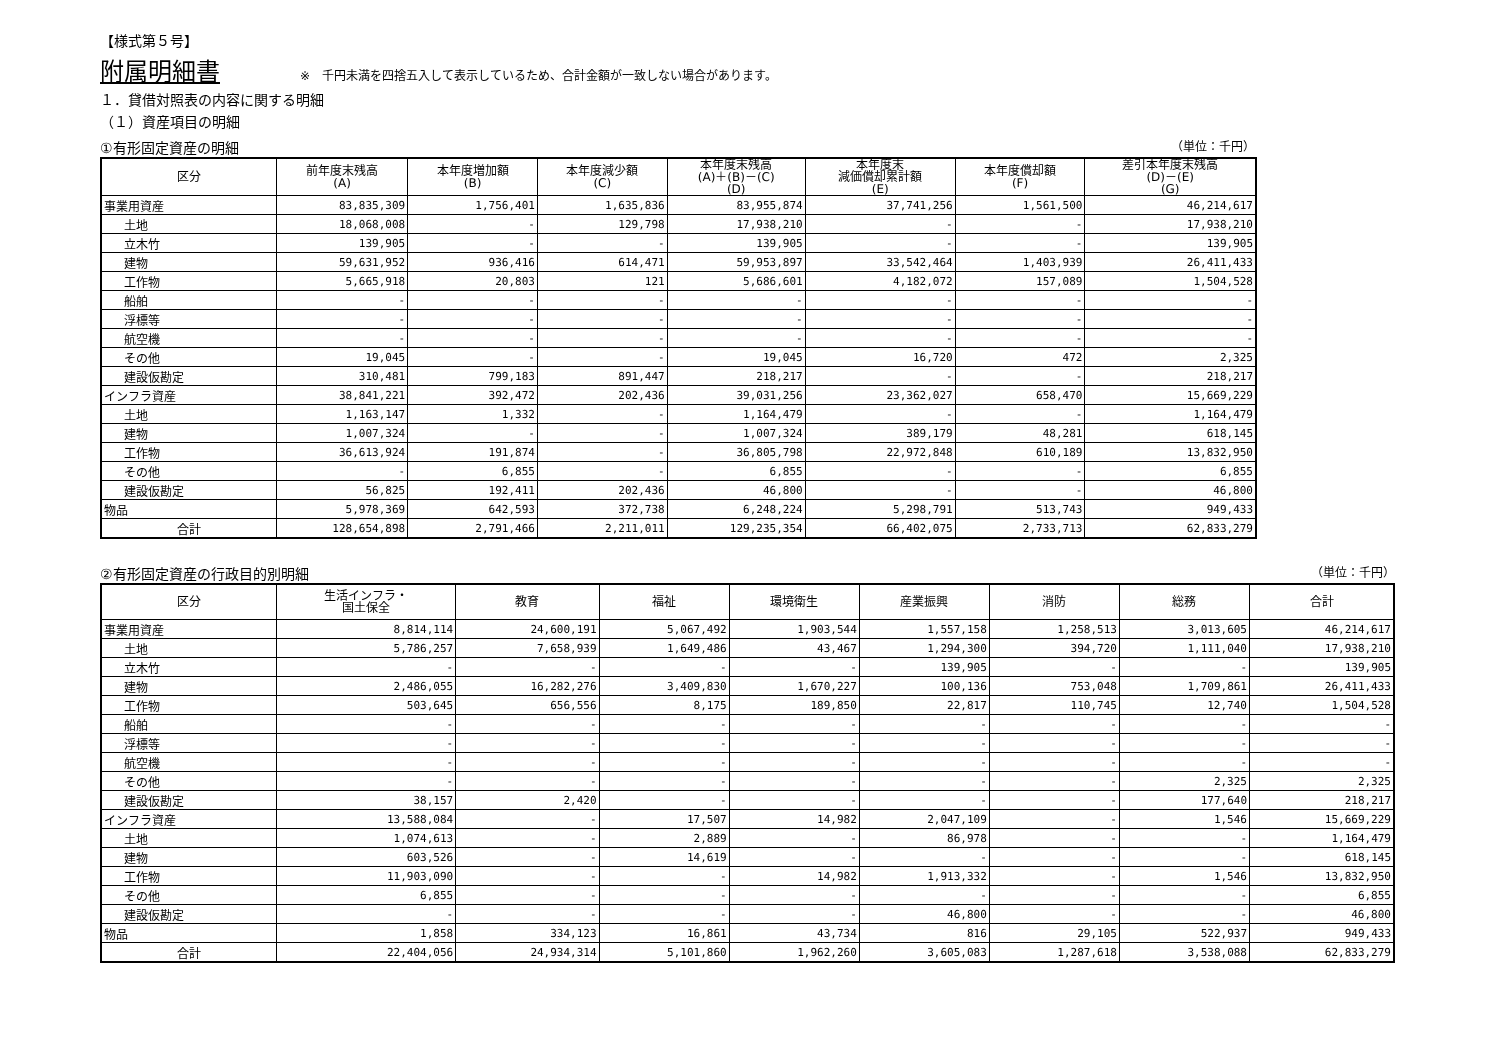【様式第５号】
附属明細書
※　千円未満を四捨五入して表示しているため、合計金額が一致しない場合があります。
１．貸借対照表の内容に関する明細
（１）資産項目の明細
①有形固定資産の明細 （単位：千円）
| 区分 | 前年度末残高 (A) | 本年度増加額 (B) | 本年度減少額 (C) | 本年度末残高 (A)＋(B)－(C) (D) | 本年度末 減価償却累計額 (E) | 本年度償却額 (F) | 差引本年度末残高 (D)－(E) (G) |
| --- | --- | --- | --- | --- | --- | --- | --- |
| 事業用資産 | 83,835,309 | 1,756,401 | 1,635,836 | 83,955,874 | 37,741,256 | 1,561,500 | 46,214,617 |
| 土地 | 18,068,008 | - | 129,798 | 17,938,210 | - | - | 17,938,210 |
| 立木竹 | 139,905 | - | - | 139,905 | - | - | 139,905 |
| 建物 | 59,631,952 | 936,416 | 614,471 | 59,953,897 | 33,542,464 | 1,403,939 | 26,411,433 |
| 工作物 | 5,665,918 | 20,803 | 121 | 5,686,601 | 4,182,072 | 157,089 | 1,504,528 |
| 船舶 | - | - | - | - | - | - | - |
| 浮標等 | - | - | - | - | - | - | - |
| 航空機 | - | - | - | - | - | - | - |
| その他 | 19,045 | - | - | 19,045 | 16,720 | 472 | 2,325 |
| 建設仮勘定 | 310,481 | 799,183 | 891,447 | 218,217 | - | - | 218,217 |
| インフラ資産 | 38,841,221 | 392,472 | 202,436 | 39,031,256 | 23,362,027 | 658,470 | 15,669,229 |
| 土地 | 1,163,147 | 1,332 | - | 1,164,479 | - | - | 1,164,479 |
| 建物 | 1,007,324 | - | - | 1,007,324 | 389,179 | 48,281 | 618,145 |
| 工作物 | 36,613,924 | 191,874 | - | 36,805,798 | 22,972,848 | 610,189 | 13,832,950 |
| その他 | - | 6,855 | - | 6,855 | - | - | 6,855 |
| 建設仮勘定 | 56,825 | 192,411 | 202,436 | 46,800 | - | - | 46,800 |
| 物品 | 5,978,369 | 642,593 | 372,738 | 6,248,224 | 5,298,791 | 513,743 | 949,433 |
| 合計 | 128,654,898 | 2,791,466 | 2,211,011 | 129,235,354 | 66,402,075 | 2,733,713 | 62,833,279 |
②有形固定資産の行政目的別明細 （単位：千円）
| 区分 | 生活インフラ・ 国土保全 | 教育 | 福祉 | 環境衛生 | 産業振興 | 消防 | 総務 | 合計 |
| --- | --- | --- | --- | --- | --- | --- | --- | --- |
| 事業用資産 | 8,814,114 | 24,600,191 | 5,067,492 | 1,903,544 | 1,557,158 | 1,258,513 | 3,013,605 | 46,214,617 |
| 土地 | 5,786,257 | 7,658,939 | 1,649,486 | 43,467 | 1,294,300 | 394,720 | 1,111,040 | 17,938,210 |
| 立木竹 | - | - | - | - | 139,905 | - | - | 139,905 |
| 建物 | 2,486,055 | 16,282,276 | 3,409,830 | 1,670,227 | 100,136 | 753,048 | 1,709,861 | 26,411,433 |
| 工作物 | 503,645 | 656,556 | 8,175 | 189,850 | 22,817 | 110,745 | 12,740 | 1,504,528 |
| 船舶 | - | - | - | - | - | - | - | - |
| 浮標等 | - | - | - | - | - | - | - | - |
| 航空機 | - | - | - | - | - | - | - | - |
| その他 | - | - | - | - | - | - | 2,325 | 2,325 |
| 建設仮勘定 | 38,157 | 2,420 | - | - | - | - | 177,640 | 218,217 |
| インフラ資産 | 13,588,084 | - | 17,507 | 14,982 | 2,047,109 | - | 1,546 | 15,669,229 |
| 土地 | 1,074,613 | - | 2,889 | - | 86,978 | - | - | 1,164,479 |
| 建物 | 603,526 | - | 14,619 | - | - | - | - | 618,145 |
| 工作物 | 11,903,090 | - | - | 14,982 | 1,913,332 | - | 1,546 | 13,832,950 |
| その他 | 6,855 | - | - | - | - | - | - | 6,855 |
| 建設仮勘定 | - | - | - | - | 46,800 | - | - | 46,800 |
| 物品 | 1,858 | 334,123 | 16,861 | 43,734 | 816 | 29,105 | 522,937 | 949,433 |
| 合計 | 22,404,056 | 24,934,314 | 5,101,860 | 1,962,260 | 3,605,083 | 1,287,618 | 3,538,088 | 62,833,279 |